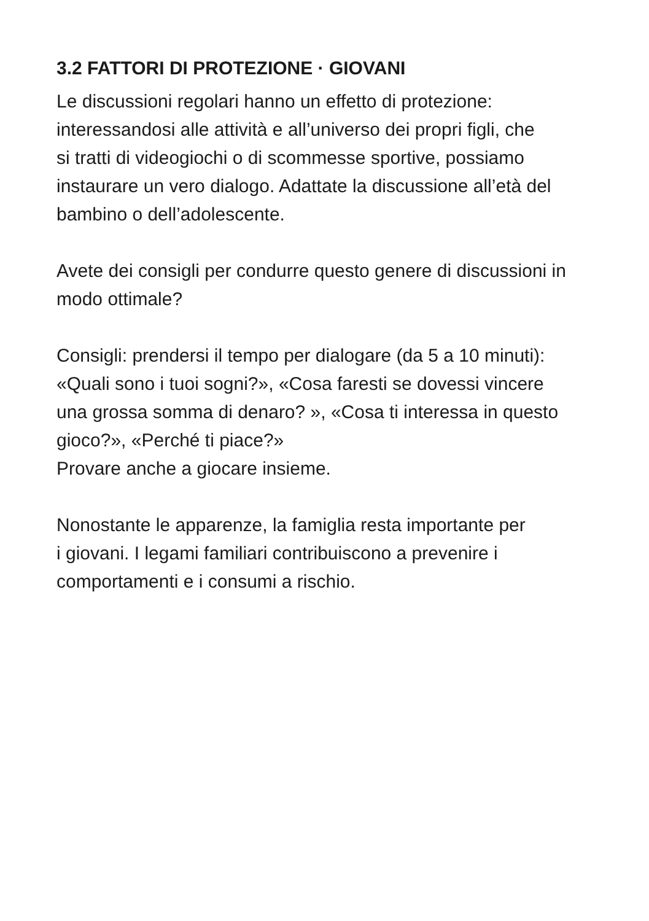3.2 FATTORI DI PROTEZIONE · GIOVANI
Le discussioni regolari hanno un effetto di protezione:
interessandosi alle attività e all’universo dei propri figli, che
si tratti di videogiochi o di scommesse sportive, possiamo
instaurare un vero dialogo. Adattate la discussione all’età del
bambino o dell’adolescente.
Avete dei consigli per condurre questo genere di discussioni in
modo ottimale?
Consigli: prendersi il tempo per dialogare (da 5 a 10 minuti):
«Quali sono i tuoi sogni?», «Cosa faresti se dovessi vincere
una grossa somma di denaro? », «Cosa ti interessa in questo
gioco?», «Perché ti piace?»
Provare anche a giocare insieme.
Nonostante le apparenze, la famiglia resta importante per
i giovani. I legami familiari contribuiscono a prevenire i
comportamenti e i consumi a rischio.